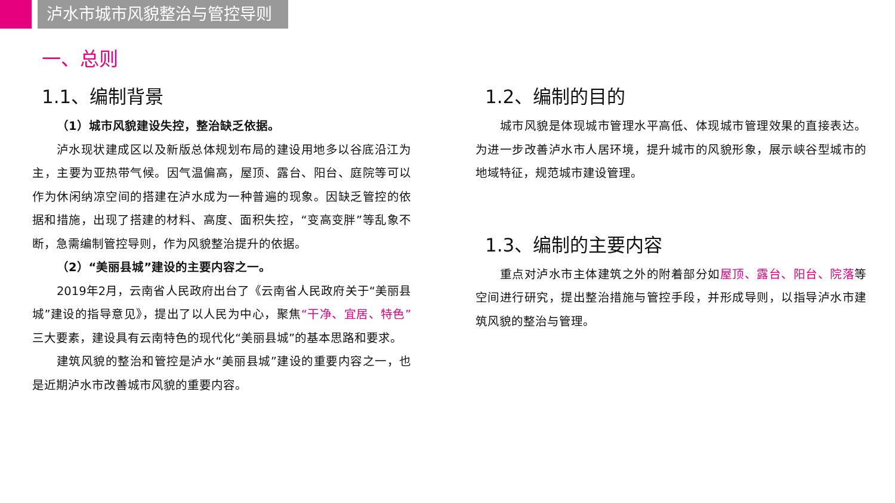泸水市城市风貌整治与管控导则
一、总则
1.1、编制背景
（1）城市风貌建设失控，整治缺乏依据。
泸水现状建成区以及新版总体规划布局的建设用地多以谷底沿江为主，主要为亚热带气候。因气温偏高，屋顶、露台、阳台、庭院等可以作为休闲纳凉空间的搭建在泸水成为一种普遍的现象。因缺乏管控的依据和措施，出现了搭建的材料、高度、面积失控，“变高变胖”等乱象不断，急需编制管控导则，作为风貌整治提升的依据。
（2）“美丽县城”建设的主要内容之一。
2019年2月，云南省人民政府出台了《云南省人民政府关于“美丽县城”建设的指导意见》，提出了以人民为中心，聚焦“干净、宜居、特色”三大要素，建设具有云南特色的现代化“美丽县城”的基本思路和要求。
建筑风貌的整治和管控是泸水“美丽县城”建设的重要内容之一，也是近期泸水市改善城市风貌的重要内容。
1.2、编制的目的
城市风貌是体现城市管理水平高低、体现城市管理效果的直接表达。为进一步改善泸水市人居环境，提升城市的风貌形象，展示峡谷型城市的地域特征，规范城市建设管理。
1.3、编制的主要内容
重点对泸水市主体建筑之外的附着部分如屋顶、露台、阳台、院落等空间进行研究，提出整治措施与管控手段，并形成导则，以指导泸水市建筑风貌的整治与管理。